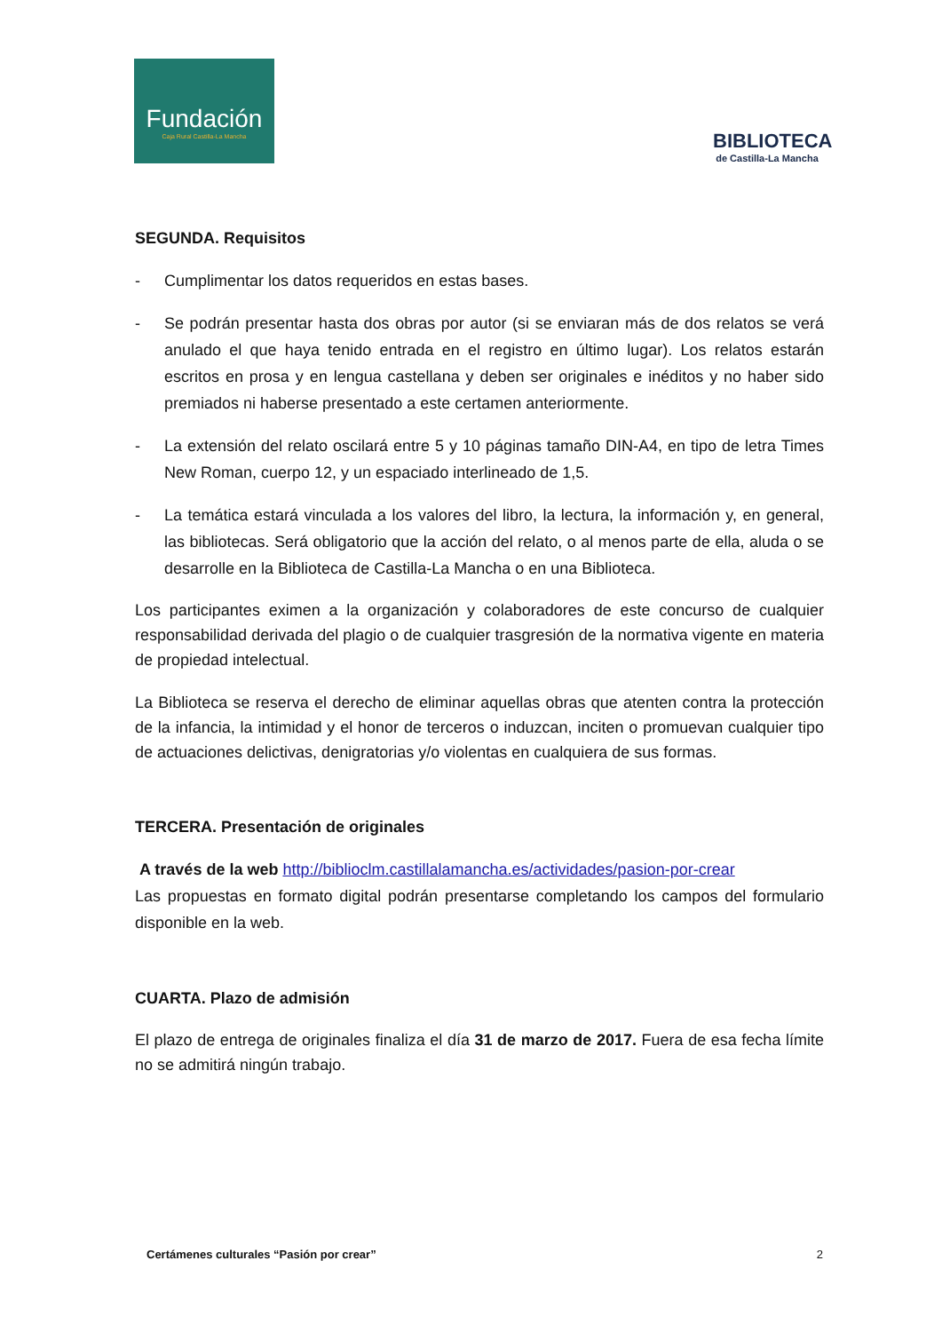Fundación
Caja Rural Castilla-La Mancha
BIBLIOTECA
de Castilla-La Mancha
SEGUNDA. Requisitos
- Cumplimentar los datos requeridos en estas bases.
- Se podrán presentar hasta dos obras por autor (si se enviaran más de dos relatos se verá anulado el que haya tenido entrada en el registro en último lugar). Los relatos estarán escritos en prosa y en lengua castellana y deben ser originales e inéditos y no haber sido premiados ni haberse presentado a este certamen anteriormente.
- La extensión del relato oscilará entre 5 y 10 páginas tamaño DIN-A4, en tipo de letra Times New Roman, cuerpo 12, y un espaciado interlineado de 1,5.
- La temática estará vinculada a los valores del libro, la lectura, la información y, en general, las bibliotecas. Será obligatorio que la acción del relato, o al menos parte de ella, aluda o se desarrolle en la Biblioteca de Castilla-La Mancha o en una Biblioteca.
Los participantes eximen a la organización y colaboradores de este concurso de cualquier responsabilidad derivada del plagio o de cualquier trasgresión de la normativa vigente en materia de propiedad intelectual.
La Biblioteca se reserva el derecho de eliminar aquellas obras que atenten contra la protección de la infancia, la intimidad y el honor de terceros o induzcan, inciten o promuevan cualquier tipo de actuaciones delictivas, denigratorias y/o violentas en cualquiera de sus formas.
TERCERA. Presentación de originales
A través de la web http://biblioclm.castillalamancha.es/actividades/pasion-por-crear
Las propuestas en formato digital podrán presentarse completando los campos del formulario disponible en la web.
CUARTA. Plazo de admisión
El plazo de entrega de originales finaliza el día 31 de marzo de 2017. Fuera de esa fecha límite no se admitirá ningún trabajo.
Certámenes culturales “Pasión por crear” 2